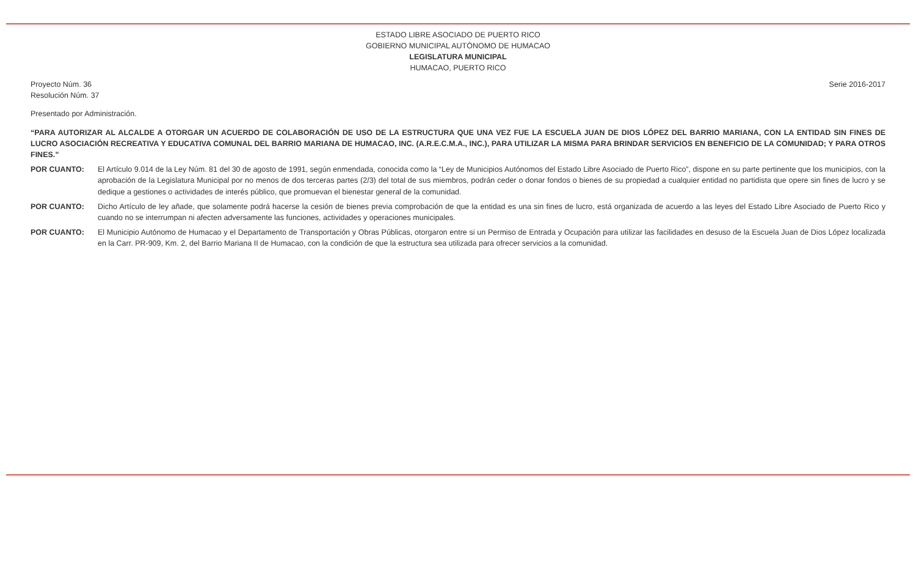ESTADO LIBRE ASOCIADO DE PUERTO RICO
GOBIERNO MUNICIPAL AUTÓNOMO DE HUMACAO
LEGISLATURA MUNICIPAL
HUMACAO, PUERTO RICO
Proyecto Núm. 36
Resolución Núm. 37
Serie 2016-2017
Presentado por Administración.
“PARA AUTORIZAR AL ALCALDE A OTORGAR UN ACUERDO DE COLABORACIÓN DE USO DE LA ESTRUCTURA QUE UNA VEZ FUE LA ESCUELA JUAN DE DIOS LÓPEZ DEL BARRIO MARIANA, CON LA ENTIDAD SIN FINES DE LUCRO ASOCIACIÓN RECREATIVA Y EDUCATIVA COMUNAL DEL BARRIO MARIANA DE HUMACAO, INC. (A.R.E.C.M.A., INC.), PARA UTILIZAR LA MISMA PARA BRINDAR SERVICIOS EN BENEFICIO DE LA COMUNIDAD; Y PARA OTROS FINES.”
POR CUANTO: El Artículo 9.014 de la Ley Núm. 81 del 30 de agosto de 1991, según enmendada, conocida como la “Ley de Municipios Autónomos del Estado Libre Asociado de Puerto Rico”, dispone en su parte pertinente que los municipios, con la aprobación de la Legislatura Municipal por no menos de dos terceras partes (2/3) del total de sus miembros, podrán ceder o donar fondos o bienes de su propiedad a cualquier entidad no partidista que opere sin fines de lucro y se dedique a gestiones o actividades de interés público, que promuevan el bienestar general de la comunidad.
POR CUANTO: Dicho Artículo de ley añade, que solamente podrá hacerse la cesión de bienes previa comprobación de que la entidad es una sin fines de lucro, está organizada de acuerdo a las leyes del Estado Libre Asociado de Puerto Rico y cuando no se interrumpan ni afecten adversamente las funciones, actividades y operaciones municipales.
POR CUANTO: El Municipio Autónomo de Humacao y el Departamento de Transportación y Obras Públicas, otorgaron entre si un Permiso de Entrada y Ocupación para utilizar las facilidades en desuso de la Escuela Juan de Dios López localizada en la Carr. PR-909, Km. 2, del Barrio Mariana II de Humacao, con la condición de que la estructura sea utilizada para ofrecer servicios a la comunidad.